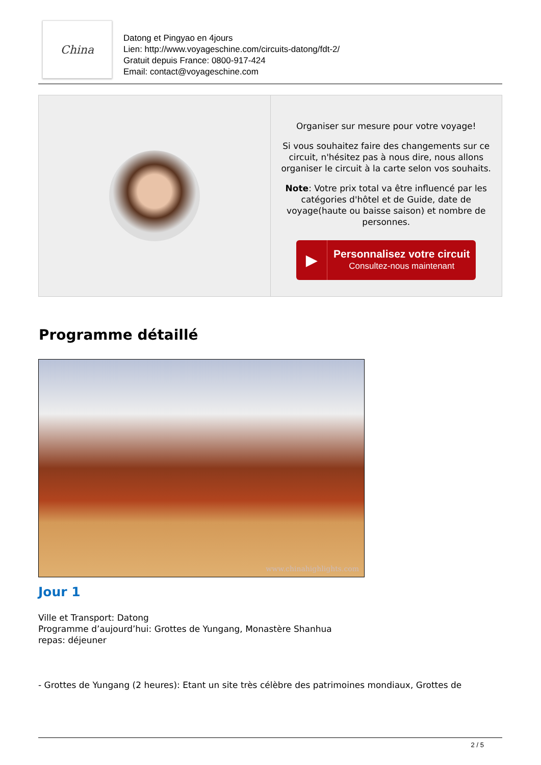China
Datong et Pingyao en 4jours
Lien: http://www.voyageschine.com/circuits-datong/fdt-2/
Gratuit depuis France: 0800-917-424
Email: contact@voyageschine.com
| | Organiser sur mesure pour votre voyage! Si vous souhaitez faire des changements sur ce circuit, n'hésitez pas à nous dire, nous allons organiser le circuit à la carte selon vos souhaits. Note : Votre prix total va être influencé par les catégories d'hôtel et de Guide, date de voyage(haute ou baisse saison) et nombre de personnes. ▶ Personnalisez votre circuit Consultez-nous maintenant |
Programme détaillé
www.chinahighlights.com
Jour 1
Ville et Transport: Datong
Programme d’aujourd’hui: Grottes de Yungang, Monastère Shanhua
repas: déjeuner
- Grottes de Yungang (2 heures): Etant un site très célèbre des patrimoines mondiaux, Grottes de
2 / 5